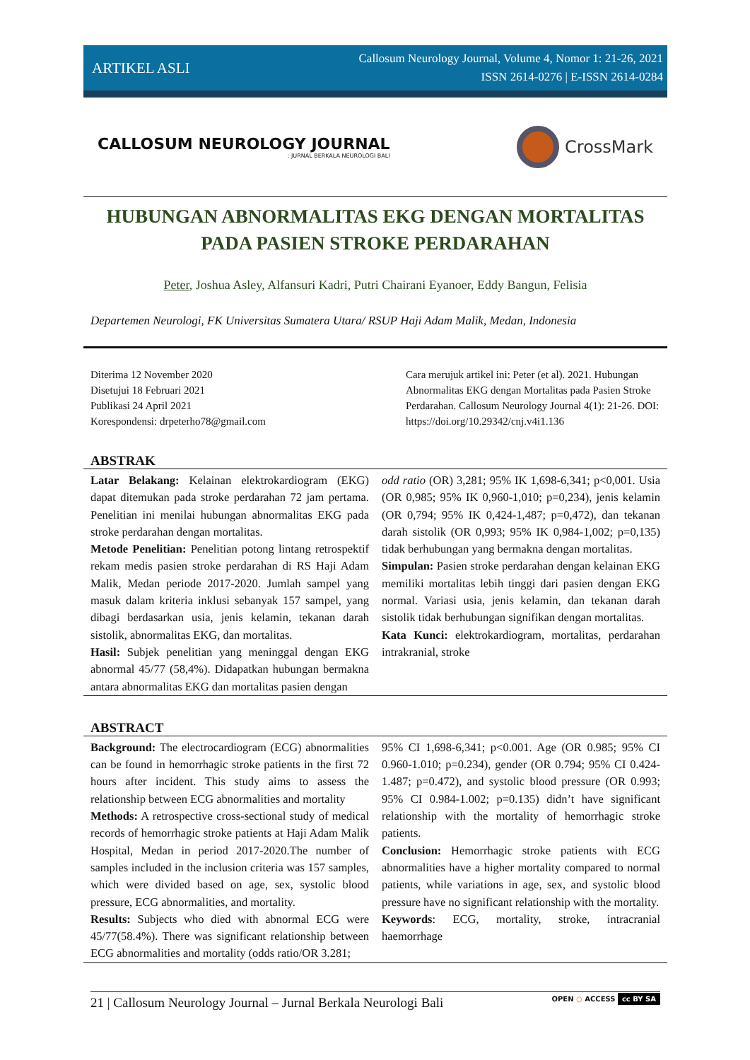ARTIKEL ASLI Callosum Neurology Journal, Volume 4, Nomor 1: 21-26, 2021
ISSN 2614-0276 | E-ISSN 2614-0284
CALLOSUM NEUROLOGY JOURNAL: JURNAL BERKALA NEUROLOGI BALI
CrossMark
HUBUNGAN ABNORMALITAS EKG DENGAN MORTALITAS
PADA PASIEN STROKE PERDARAHAN
Peter, Joshua Asley, Alfansuri Kadri, Putri Chairani Eyanoer, Eddy Bangun, Felisia
Departemen Neurologi, FK Universitas Sumatera Utara/ RSUP Haji Adam Malik, Medan, Indonesia
Diterima 12 November 2020
Disetujui 18 Februari 2021
Publikasi 24 April 2021
Korespondensi: drpeterho78@gmail.com
Cara merujuk artikel ini: Peter (et al). 2021. Hubungan Abnormalitas EKG dengan Mortalitas pada Pasien Stroke Perdarahan. Callosum Neurology Journal 4(1): 21-26. DOI: https://doi.org/10.29342/cnj.v4i1.136
ABSTRAK
Latar Belakang: Kelainan elektrokardiogram (EKG) dapat ditemukan pada stroke perdarahan 72 jam pertama. Penelitian ini menilai hubungan abnormalitas EKG pada stroke perdarahan dengan mortalitas.
Metode Penelitian: Penelitian potong lintang retrospektif rekam medis pasien stroke perdarahan di RS Haji Adam Malik, Medan periode 2017-2020. Jumlah sampel yang masuk dalam kriteria inklusi sebanyak 157 sampel, yang dibagi berdasarkan usia, jenis kelamin, tekanan darah sistolik, abnormalitas EKG, dan mortalitas.
Hasil: Subjek penelitian yang meninggal dengan EKG abnormal 45/77 (58,4%). Didapatkan hubungan bermakna antara abnormalitas EKG dan mortalitas pasien dengan
odd ratio (OR) 3,281; 95% IK 1,698-6,341; p<0,001. Usia (OR 0,985; 95% IK 0,960-1,010; p=0,234), jenis kelamin (OR 0,794; 95% IK 0,424-1,487; p=0,472), dan tekanan darah sistolik (OR 0,993; 95% IK 0,984-1,002; p=0,135) tidak berhubungan yang bermakna dengan mortalitas.
Simpulan: Pasien stroke perdarahan dengan kelainan EKG memiliki mortalitas lebih tinggi dari pasien dengan EKG normal. Variasi usia, jenis kelamin, dan tekanan darah sistolik tidak berhubungan signifikan dengan mortalitas.
Kata Kunci: elektrokardiogram, mortalitas, perdarahan intrakranial, stroke
ABSTRACT
Background: The electrocardiogram (ECG) abnormalities can be found in hemorrhagic stroke patients in the first 72 hours after incident. This study aims to assess the relationship between ECG abnormalities and mortality
Methods: A retrospective cross-sectional study of medical records of hemorrhagic stroke patients at Haji Adam Malik Hospital, Medan in period 2017-2020.The number of samples included in the inclusion criteria was 157 samples, which were divided based on age, sex, systolic blood pressure, ECG abnormalities, and mortality.
Results: Subjects who died with abnormal ECG were 45/77(58.4%). There was significant relationship between ECG abnormalities and mortality (odds ratio/OR 3.281;
95% CI 1,698-6,341; p<0.001. Age (OR 0.985; 95% CI 0.960-1.010; p=0.234), gender (OR 0.794; 95% CI 0.424-1.487; p=0.472), and systolic blood pressure (OR 0.993; 95% CI 0.984-1.002; p=0.135) didn’t have significant relationship with the mortality of hemorrhagic stroke patients.
Conclusion: Hemorrhagic stroke patients with ECG abnormalities have a higher mortality compared to normal patients, while variations in age, sex, and systolic blood pressure have no significant relationship with the mortality.
Keywords: ECG, mortality, stroke, intracranial haemorrhage
21 | Callosum Neurology Journal – Jurnal Berkala Neurologi Bali OPEN ○ ACCESS cc BY SA